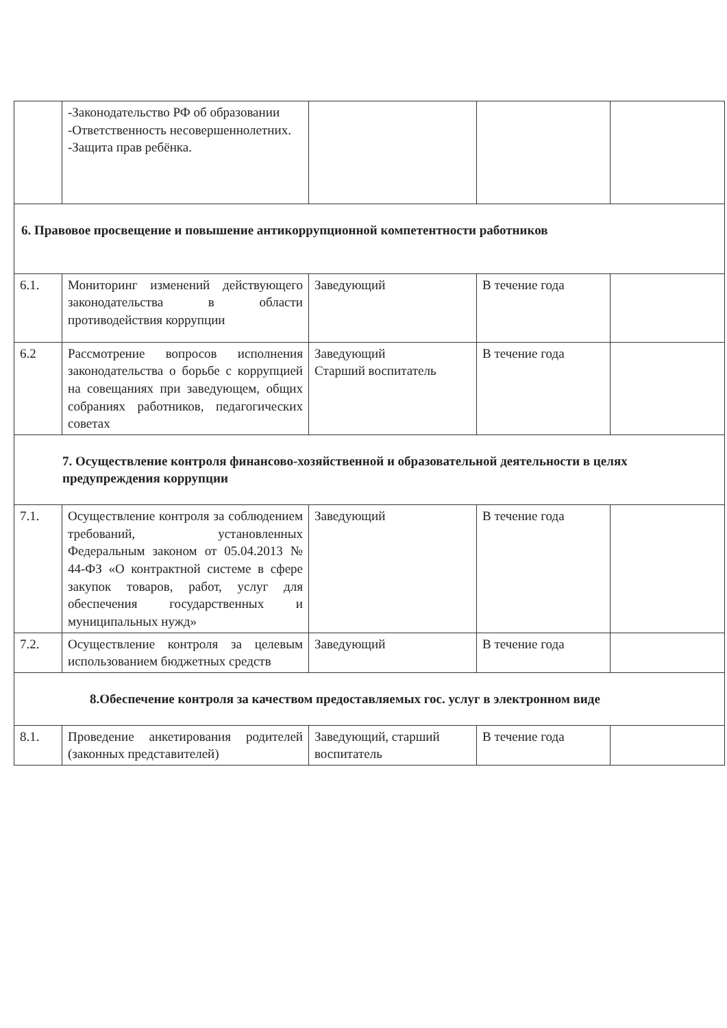| | -Законодательство РФ об образовании -Ответственность несовершеннолетних. -Защита прав ребёнка. | | | |
| 6. Правовое просвещение и повышение антикоррупционной компетентности работников | | | | |
| 6.1. | Мониторинг изменений действующего законодательства в области противодействия коррупции | Заведующий | В течение года | |
| 6.2 | Рассмотрение вопросов исполнения законодательства о борьбе с коррупцией на совещаниях при заведующем, общих собраниях работников, педагогических советах | Заведующий Старший воспитатель | В течение года | |
| 7. Осуществление контроля финансово-хозяйственной и образовательной деятельности в целях предупреждения коррупции | | | | |
| 7.1. | Осуществление контроля за соблюдением требований, установленных Федеральным законом от 05.04.2013 № 44-ФЗ «О контрактной системе в сфере закупок товаров, работ, услуг для обеспечения государственных и муниципальных нужд» | Заведующий | В течение года | |
| 7.2. | Осуществление контроля за целевым использованием бюджетных средств | Заведующий | В течение года | |
| 8.Обеспечение контроля за качеством предоставляемых гос. услуг в электронном виде | | | | |
| 8.1. | Проведение анкетирования родителей (законных представителей) | Заведующий, старший воспитатель | В течение года | |